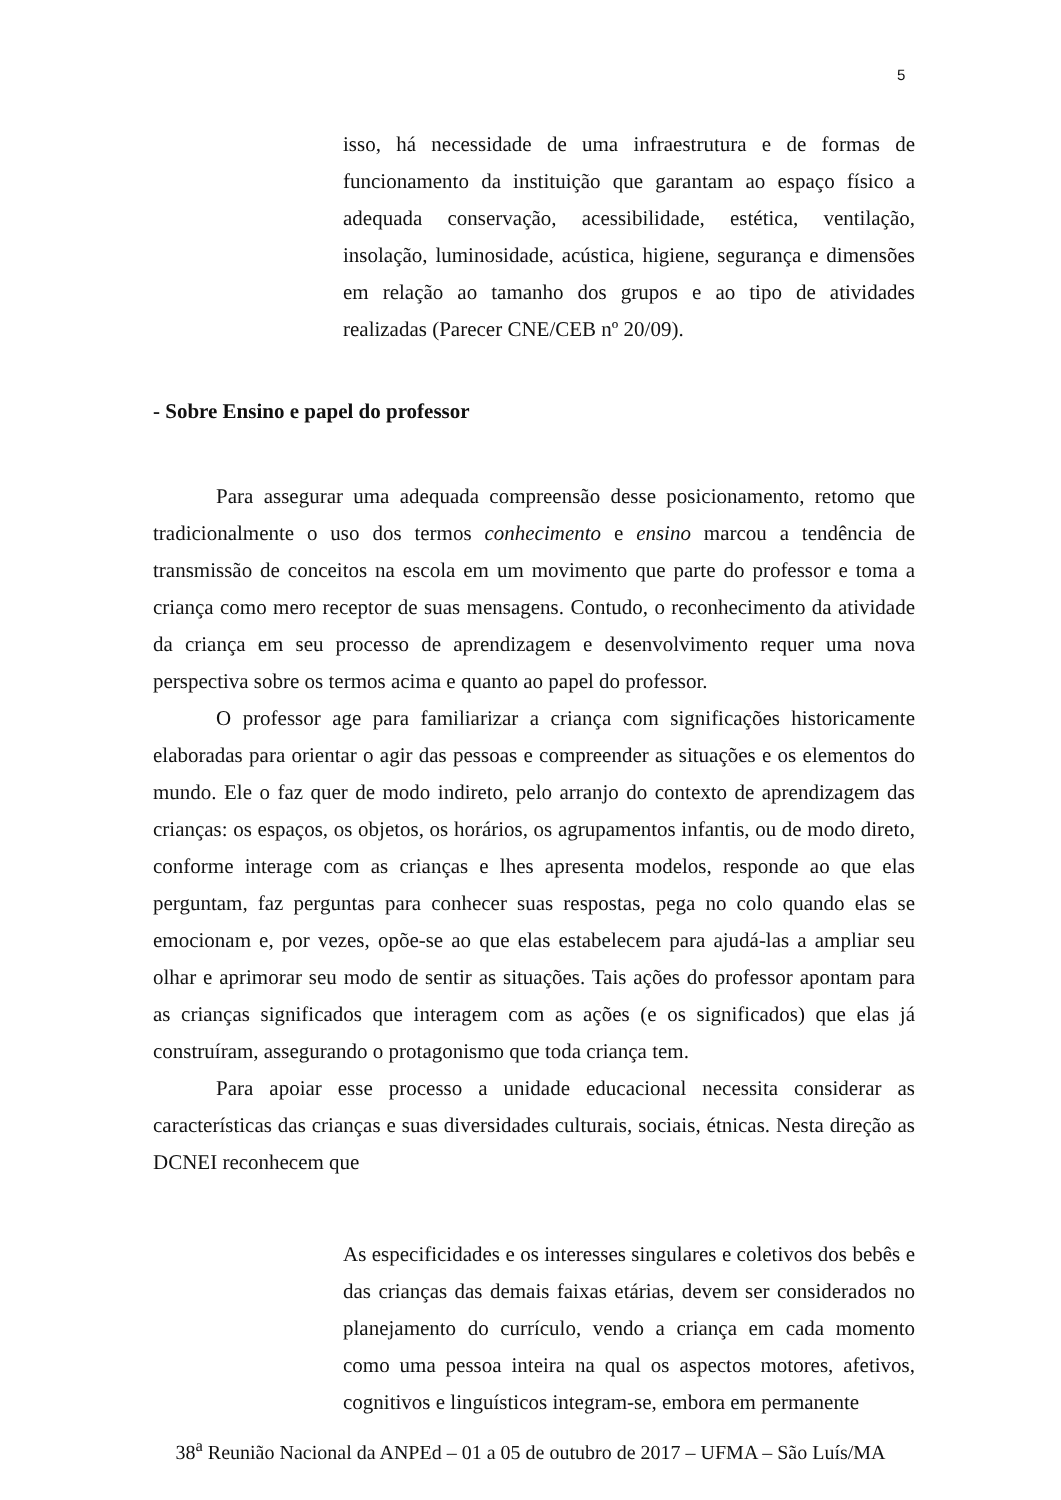5
isso, há necessidade de uma infraestrutura e de formas de funcionamento da instituição que garantam ao espaço físico a adequada conservação, acessibilidade, estética, ventilação, insolação, luminosidade, acústica, higiene, segurança e dimensões em relação ao tamanho dos grupos e ao tipo de atividades realizadas (Parecer CNE/CEB nº 20/09).
- Sobre Ensino e papel do professor
Para assegurar uma adequada compreensão desse posicionamento, retomo que tradicionalmente o uso dos termos conhecimento e ensino marcou a tendência de transmissão de conceitos na escola em um movimento que parte do professor e toma a criança como mero receptor de suas mensagens. Contudo, o reconhecimento da atividade da criança em seu processo de aprendizagem e desenvolvimento requer uma nova perspectiva sobre os termos acima e quanto ao papel do professor.
O professor age para familiarizar a criança com significações historicamente elaboradas para orientar o agir das pessoas e compreender as situações e os elementos do mundo. Ele o faz quer de modo indireto, pelo arranjo do contexto de aprendizagem das crianças: os espaços, os objetos, os horários, os agrupamentos infantis, ou de modo direto, conforme interage com as crianças e lhes apresenta modelos, responde ao que elas perguntam, faz perguntas para conhecer suas respostas, pega no colo quando elas se emocionam e, por vezes, opõe-se ao que elas estabelecem para ajudá-las a ampliar seu olhar e aprimorar seu modo de sentir as situações. Tais ações do professor apontam para as crianças significados que interagem com as ações (e os significados) que elas já construíram, assegurando o protagonismo que toda criança tem.
Para apoiar esse processo a unidade educacional necessita considerar as características das crianças e suas diversidades culturais, sociais, étnicas. Nesta direção as DCNEI reconhecem que
As especificidades e os interesses singulares e coletivos dos bebês e das crianças das demais faixas etárias, devem ser considerados no planejamento do currículo, vendo a criança em cada momento como uma pessoa inteira na qual os aspectos motores, afetivos, cognitivos e linguísticos integram-se, embora em permanente
38<sup>a</sup> Reunião Nacional da ANPEd – 01 a 05 de outubro de 2017 – UFMA – São Luís/MA